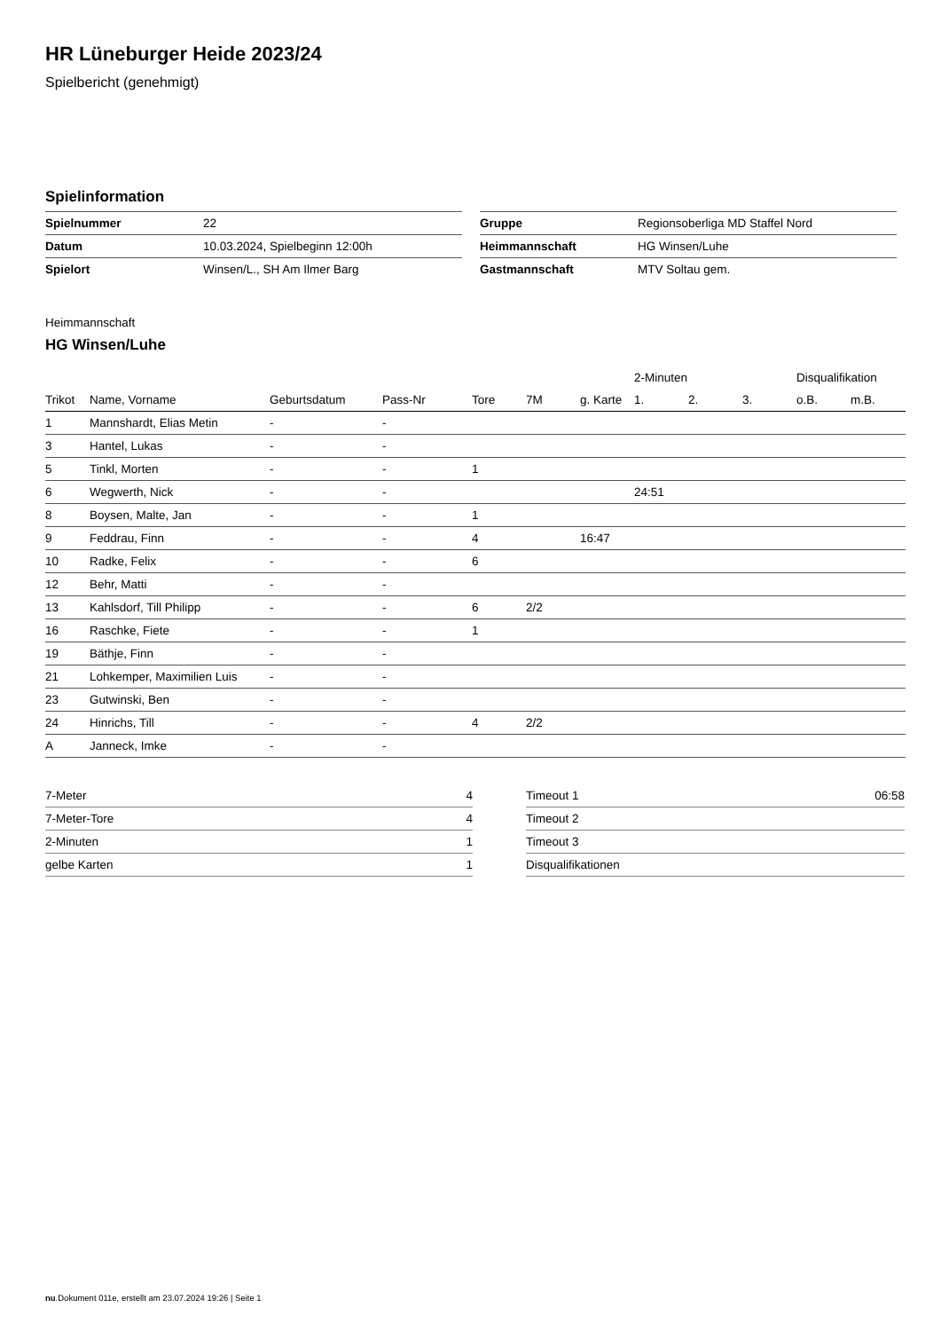HR Lüneburger Heide 2023/24
Spielbericht (genehmigt)
Spielinformation
| Spielnummer | 22 |
| Datum | 10.03.2024, Spielbeginn 12:00h |
| Spielort | Winsen/L., SH Am Ilmer Barg |
| Gruppe | Regionsoberliga MD Staffel Nord |
| Heimmannschaft | HG Winsen/Luhe |
| Gastmannschaft | MTV Soltau gem. |
Heimmannschaft
HG Winsen/Luhe
| | | | | | | | 2-Minuten | | | Disqualifikation | |
| --- | --- | --- | --- | --- | --- | --- | --- | --- | --- | --- | --- |
| Trikot | Name, Vorname | Geburtsdatum | Pass-Nr | Tore | 7M | g. Karte | 1. | 2. | 3. | o.B. | m.B. |
| 1 | Mannshardt, Elias Metin | - | - | | | | | | | | |
| 3 | Hantel, Lukas | - | - | | | | | | | | |
| 5 | Tinkl, Morten | - | - | 1 | | | | | | | |
| 6 | Wegwerth, Nick | - | - | | | | 24:51 | | | | |
| 8 | Boysen, Malte, Jan | - | - | 1 | | | | | | | |
| 9 | Feddrau, Finn | - | - | 4 | | 16:47 | | | | | |
| 10 | Radke, Felix | - | - | 6 | | | | | | | |
| 12 | Behr, Matti | - | - | | | | | | | | |
| 13 | Kahlsdorf, Till Philipp | - | - | 6 | 2/2 | | | | | | |
| 16 | Raschke, Fiete | - | - | 1 | | | | | | | |
| 19 | Bäthje, Finn | - | - | | | | | | | | |
| 21 | Lohkemper, Maximilien Luis | - | - | | | | | | | | |
| 23 | Gutwinski, Ben | - | - | | | | | | | | |
| 24 | Hinrichs, Till | - | - | 4 | 2/2 | | | | | | |
| A | Janneck, Imke | - | - | | | | | | | | |
| 7-Meter | 4 |
| 7-Meter-Tore | 4 |
| 2-Minuten | 1 |
| gelbe Karten | 1 |
| Timeout 1 | 06:58 |
| Timeout 2 | |
| Timeout 3 | |
| Disqualifikationen | |
nu.Dokument 011e, erstellt am 23.07.2024 19:26 | Seite 1